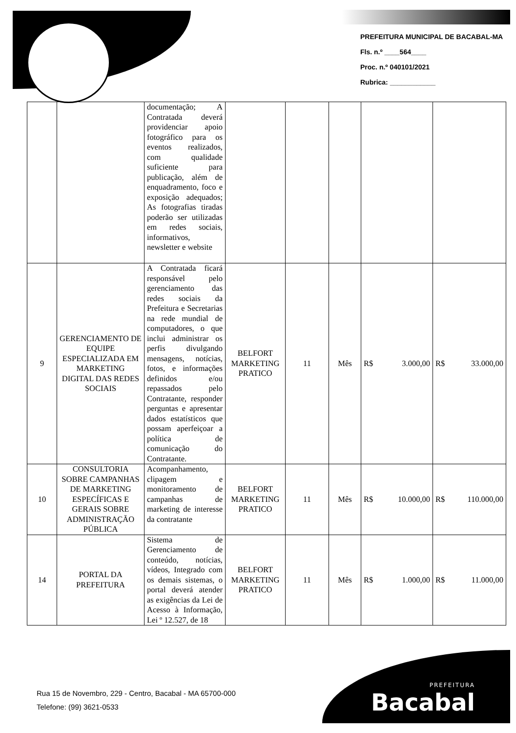PREFEITURA MUNICIPAL DE BACABAL-MA
Fls. n.º ____564____
Proc. n.º 040101/2021
Rubrica: ____________
| | | documentação; A Contratada deverá providenciar apoio fotográfico para os eventos realizados, com qualidade suficiente para publicação, além de enquadramento, foco e exposição adequados; As fotografias tiradas poderão ser utilizadas em redes sociais, informativos, newsletter e website | | | | | |
| 9 | GERENCIAMENTO DE EQUIPE ESPECIALIZADA EM MARKETING DIGITAL DAS REDES SOCIAIS | A Contratada ficará responsável pelo gerenciamento das redes sociais da Prefeitura e Secretarias na rede mundial de computadores, o que inclui administrar os perfis divulgando mensagens, notícias, fotos, e informações definidos e/ou repassados pelo Contratante, responder perguntas e apresentar dados estatísticos que possam aperfeiçoar a política de comunicação do Contratante. | BELFORT MARKETING PRATICO | 11 | Mês | R$ 3.000,00 | R$ 33.000,00 |
| 10 | CONSULTORIA SOBRE CAMPANHAS DE MARKETING ESPECÍFICAS E GERAIS SOBRE ADMINISTRAÇÃO PÚBLICA | Acompanhamento, clipagem e monitoramento de campanhas de marketing de interesse da contratante | BELFORT MARKETING PRATICO | 11 | Mês | R$ 10.000,00 | R$ 110.000,00 |
| 14 | PORTAL DA PREFEITURA | Sistema de Gerenciamento de conteúdo, notícias, vídeos, Integrado com os demais sistemas, o portal deverá atender as exigências da Lei de Acesso à Informação, Lei º 12.527, de 18 | BELFORT MARKETING PRATICO | 11 | Mês | R$ 1.000,00 | R$ 11.000,00 |
Rua 15 de Novembro, 229 - Centro, Bacabal - MA 65700-000
Telefone: (99) 3621-0533
PREFEITURA
Bacabal